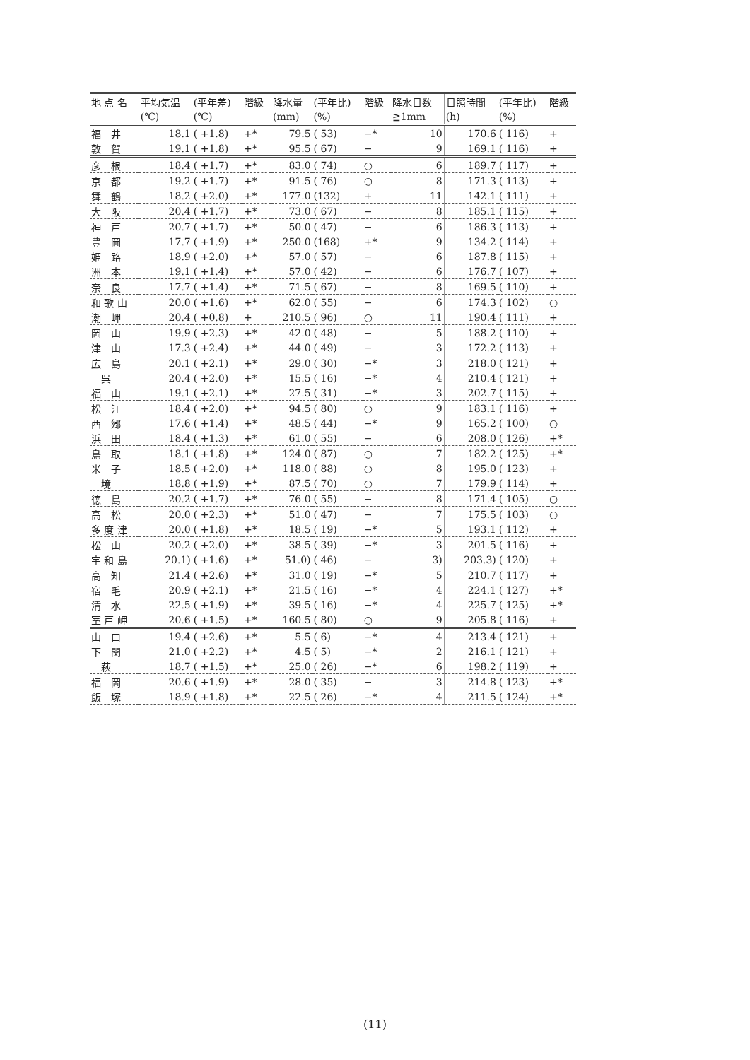| 地 点 名 | 平均気温 | (平年差) | 階級 | 降水量 | (平年比) | 階級 | 降水日数 | 日照時間 | (平年比) | 階級 |
| --- | --- | --- | --- | --- | --- | --- | --- | --- | --- | --- |
| | (℃) | (℃) | | (mm) | (%) | | ≧1mm | (h) | (%) | |
| 福 井 | 18.1 | ( +1.8) | +* | 79.5 | ( 53) | −* | 10 | 170.6 | ( 116) | + |
| 敦 賀 | 19.1 | ( +1.8) | +* | 95.5 | ( 67) | − | 9 | 169.1 | ( 116) | + |
| 彦 根 | 18.4 | ( +1.7) | +* | 83.0 | ( 74) | ○ | 6 | 189.7 | ( 117) | + |
| 京 都 | 19.2 | ( +1.7) | +* | 91.5 | ( 76) | ○ | 8 | 171.3 | ( 113) | + |
| 舞 鶴 | 18.2 | ( +2.0) | +* | 177.0 | (132) | + | 11 | 142.1 | ( 111) | + |
| 大 阪 | 20.4 | ( +1.7) | +* | 73.0 | ( 67) | − | 8 | 185.1 | ( 115) | + |
| 神 戸 | 20.7 | ( +1.7) | +* | 50.0 | ( 47) | − | 6 | 186.3 | ( 113) | + |
| 豊 岡 | 17.7 | ( +1.9) | +* | 250.0 | (168) | +* | 9 | 134.2 | ( 114) | + |
| 姫 路 | 18.9 | ( +2.0) | +* | 57.0 | ( 57) | − | 6 | 187.8 | ( 115) | + |
| 洲 本 | 19.1 | ( +1.4) | +* | 57.0 | ( 42) | − | 6 | 176.7 | ( 107) | + |
| 奈 良 | 17.7 | ( +1.4) | +* | 71.5 | ( 67) | − | 8 | 169.5 | ( 110) | + |
| 和 歌 山 | 20.0 | ( +1.6) | +* | 62.0 | ( 55) | − | 6 | 174.3 | ( 102) | ○ |
| 潮 岬 | 20.4 | ( +0.8) | + | 210.5 | ( 96) | ○ | 11 | 190.4 | ( 111) | + |
| 岡 山 | 19.9 | ( +2.3) | +* | 42.0 | ( 48) | − | 5 | 188.2 | ( 110) | + |
| 津 山 | 17.3 | ( +2.4) | +* | 44.0 | ( 49) | − | 3 | 172.2 | ( 113) | + |
| 広 島 | 20.1 | ( +2.1) | +* | 29.0 | ( 30) | −* | 3 | 218.0 | ( 121) | + |
| 呉 | 20.4 | ( +2.0) | +* | 15.5 | ( 16) | −* | 4 | 210.4 | ( 121) | + |
| 福 山 | 19.1 | ( +2.1) | +* | 27.5 | ( 31) | −* | 3 | 202.7 | ( 115) | + |
| 松 江 | 18.4 | ( +2.0) | +* | 94.5 | ( 80) | ○ | 9 | 183.1 | ( 116) | + |
| 西 郷 | 17.6 | ( +1.4) | +* | 48.5 | ( 44) | −* | 9 | 165.2 | ( 100) | ○ |
| 浜 田 | 18.4 | ( +1.3) | +* | 61.0 | ( 55) | − | 6 | 208.0 | ( 126) | +* |
| 鳥 取 | 18.1 | ( +1.8) | +* | 124.0 | ( 87) | ○ | 7 | 182.2 | ( 125) | +* |
| 米 子 | 18.5 | ( +2.0) | +* | 118.0 | ( 88) | ○ | 8 | 195.0 | ( 123) | + |
| 境 | 18.8 | ( +1.9) | +* | 87.5 | ( 70) | ○ | 7 | 179.9 | ( 114) | + |
| 徳 島 | 20.2 | ( +1.7) | +* | 76.0 | ( 55) | − | 8 | 171.4 | ( 105) | ○ |
| 高 松 | 20.0 | ( +2.3) | +* | 51.0 | ( 47) | − | 7 | 175.5 | ( 103) | ○ |
| 多 度 津 | 20.0 | ( +1.8) | +* | 18.5 | ( 19) | −* | 5 | 193.1 | ( 112) | + |
| 松 山 | 20.2 | ( +2.0) | +* | 38.5 | ( 39) | −* | 3 | 201.5 | ( 116) | + |
| 宇 和 島 | 20.1) | ( +1.6) | +* | 51.0) | ( 46) | − | 3) | 203.3) | ( 120) | + |
| 高 知 | 21.4 | ( +2.6) | +* | 31.0 | ( 19) | −* | 5 | 210.7 | ( 117) | + |
| 宿 毛 | 20.9 | ( +2.1) | +* | 21.5 | ( 16) | −* | 4 | 224.1 | ( 127) | +* |
| 清 水 | 22.5 | ( +1.9) | +* | 39.5 | ( 16) | −* | 4 | 225.7 | ( 125) | +* |
| 室 戸 岬 | 20.6 | ( +1.5) | +* | 160.5 | ( 80) | ○ | 9 | 205.8 | ( 116) | + |
| 山 口 | 19.4 | ( +2.6) | +* | 5.5 | ( 6) | −* | 4 | 213.4 | ( 121) | + |
| 下 関 | 21.0 | ( +2.2) | +* | 4.5 | ( 5) | −* | 2 | 216.1 | ( 121) | + |
| 萩 | 18.7 | ( +1.5) | +* | 25.0 | ( 26) | −* | 6 | 198.2 | ( 119) | + |
| 福 岡 | 20.6 | ( +1.9) | +* | 28.0 | ( 35) | − | 3 | 214.8 | ( 123) | +* |
| 飯 塚 | 18.9 | ( +1.8) | +* | 22.5 | ( 26) | −* | 4 | 211.5 | ( 124) | +* |
(11)